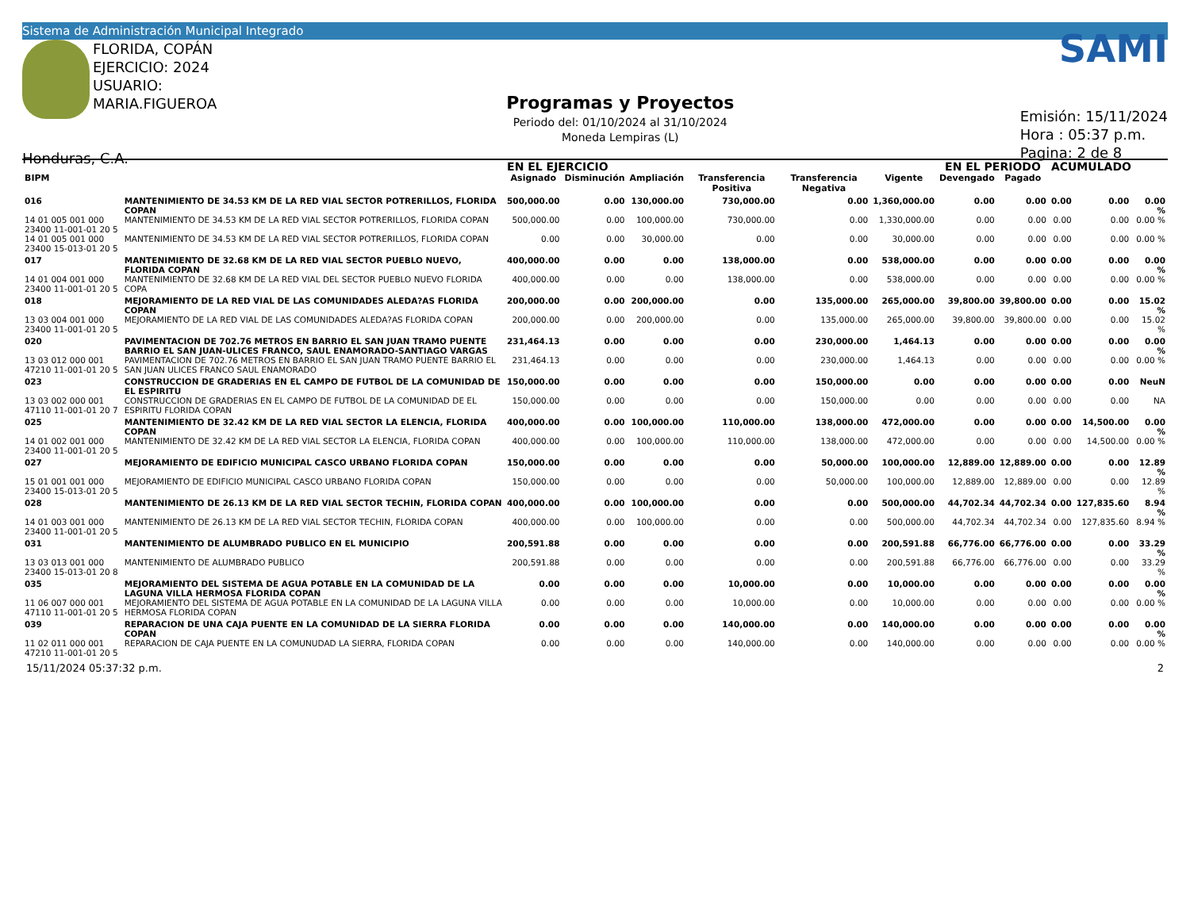Sistema de Administración Municipal Integrado
FLORIDA, COPÁN
EJERCICIO: 2024
USUARIO: MARIA.FIGUEROA
Honduras, C.A.
Programas y Proyectos
Periodo del: 01/10/2024 al 31/10/2024
Moneda Lempiras (L)
SAMI
Emisión: 15/11/2024
Hora : 05:37 p.m.
Pagina: 2 de 8
| | | EN EL EJERCICIO | | | | | | EN EL PERIODO | | ACUMULADO | | |
| --- | --- | --- | --- | --- | --- | --- | --- | --- | --- | --- | --- | --- |
| BIPM | | Asignado | Disminución | Ampliación | Transferencia Positiva | Transferencia Negativa | Vigente | Devengado | Pagado | | | |
| 016 | MANTENIMIENTO DE 34.53 KM DE LA RED VIAL SECTOR POTRERILLOS, FLORIDA COPAN | 500,000.00 | 0.00 | 130,000.00 | 730,000.00 | 0.00 | 1,360,000.00 | 0.00 | 0.00 | 0.00 | 0.00 | 0.00 % |
| 14 01 005 001 000 23400 11-001-01 20 5 | MANTENIMIENTO DE 34.53 KM DE LA RED VIAL SECTOR POTRERILLOS, FLORIDA COPAN | 500,000.00 | 0.00 | 100,000.00 | 730,000.00 | 0.00 | 1,330,000.00 | 0.00 | 0.00 | 0.00 | 0.00 | 0.00 % |
| 14 01 005 001 000 23400 15-013-01 20 5 | MANTENIMIENTO DE 34.53 KM DE LA RED VIAL SECTOR POTRERILLOS, FLORIDA COPAN | 0.00 | 0.00 | 30,000.00 | 0.00 | 0.00 | 30,000.00 | 0.00 | 0.00 | 0.00 | 0.00 | 0.00 % |
| 017 | MANTENIMIENTO DE 32.68 KM DE LA RED VIAL SECTOR PUEBLO NUEVO, FLORIDA COPAN | 400,000.00 | 0.00 | 0.00 | 138,000.00 | 0.00 | 538,000.00 | 0.00 | 0.00 | 0.00 | 0.00 | 0.00 % |
| 14 01 004 001 000 23400 11-001-01 20 5 | MANTENIMIENTO DE 32.68 KM DE LA RED VIAL DEL SECTOR PUEBLO NUEVO FLORIDA COPA | 400,000.00 | 0.00 | 0.00 | 138,000.00 | 0.00 | 538,000.00 | 0.00 | 0.00 | 0.00 | 0.00 | 0.00 % |
| 018 | MEJORAMIENTO DE LA RED VIAL DE LAS COMUNIDADES ALEDA?AS FLORIDA COPAN | 200,000.00 | 0.00 | 200,000.00 | 0.00 | 135,000.00 | 265,000.00 | 39,800.00 | 39,800.00 | 0.00 | 0.00 | 15.02 % |
| 13 03 004 001 000 23400 11-001-01 20 5 | MEJORAMIENTO DE LA RED VIAL DE LAS COMUNIDADES ALEDA?AS FLORIDA COPAN | 200,000.00 | 0.00 | 200,000.00 | 0.00 | 135,000.00 | 265,000.00 | 39,800.00 | 39,800.00 | 0.00 | 0.00 | 15.02 % |
| 020 | PAVIMENTACION DE 702.76 METROS EN BARRIO EL SAN JUAN TRAMO PUENTE BARRIO EL SAN JUAN-ULICES FRANCO, SAUL ENAMORADO-SANTIAGO VARGAS | 231,464.13 | 0.00 | 0.00 | 0.00 | 230,000.00 | 1,464.13 | 0.00 | 0.00 | 0.00 | 0.00 | 0.00 % |
| 13 03 012 000 001 47210 11-001-01 20 5 | PAVIMENTACION DE 702.76 METROS EN BARRIO EL SAN JUAN TRAMO PUENTE BARRIO EL SAN JUAN ULICES FRANCO SAUL ENAMORADO | 231,464.13 | 0.00 | 0.00 | 0.00 | 230,000.00 | 1,464.13 | 0.00 | 0.00 | 0.00 | 0.00 | 0.00 % |
| 023 | CONSTRUCCION DE GRADERIAS EN EL CAMPO DE FUTBOL DE LA COMUNIDAD DE EL ESPIRITU | 150,000.00 | 0.00 | 0.00 | 0.00 | 150,000.00 | 0.00 | 0.00 | 0.00 | 0.00 | 0.00 | NeuN |
| 13 03 002 000 001 47110 11-001-01 20 7 | CONSTRUCCION DE GRADERIAS EN EL CAMPO DE FUTBOL DE LA COMUNIDAD DE EL ESPIRITU FLORIDA COPAN | 150,000.00 | 0.00 | 0.00 | 0.00 | 150,000.00 | 0.00 | 0.00 | 0.00 | 0.00 | 0.00 | NA |
| 025 | MANTENIMIENTO DE 32.42 KM DE LA RED VIAL SECTOR LA ELENCIA, FLORIDA COPAN | 400,000.00 | 0.00 | 100,000.00 | 110,000.00 | 138,000.00 | 472,000.00 | 0.00 | 0.00 | 0.00 | 14,500.00 | 0.00 % |
| 14 01 002 001 000 23400 11-001-01 20 5 | MANTENIMIENTO DE 32.42 KM DE LA RED VIAL SECTOR LA ELENCIA, FLORIDA COPAN | 400,000.00 | 0.00 | 100,000.00 | 110,000.00 | 138,000.00 | 472,000.00 | 0.00 | 0.00 | 0.00 | 14,500.00 | 0.00 % |
| 027 | MEJORAMIENTO DE EDIFICIO MUNICIPAL CASCO URBANO FLORIDA COPAN | 150,000.00 | 0.00 | 0.00 | 0.00 | 50,000.00 | 100,000.00 | 12,889.00 | 12,889.00 | 0.00 | 0.00 | 12.89 % |
| 15 01 001 001 000 23400 15-013-01 20 5 | MEJORAMIENTO DE EDIFICIO MUNICIPAL CASCO URBANO FLORIDA COPAN | 150,000.00 | 0.00 | 0.00 | 0.00 | 50,000.00 | 100,000.00 | 12,889.00 | 12,889.00 | 0.00 | 0.00 | 12.89 % |
| 028 | MANTENIMIENTO DE 26.13 KM DE LA RED VIAL SECTOR TECHIN, FLORIDA COPAN | 400,000.00 | 0.00 | 100,000.00 | 0.00 | 0.00 | 500,000.00 | 44,702.34 | 44,702.34 | 0.00 | 127,835.60 | 8.94 % |
| 14 01 003 001 000 23400 11-001-01 20 5 | MANTENIMIENTO DE 26.13 KM DE LA RED VIAL SECTOR TECHIN, FLORIDA COPAN | 400,000.00 | 0.00 | 100,000.00 | 0.00 | 0.00 | 500,000.00 | 44,702.34 | 44,702.34 | 0.00 | 127,835.60 | 8.94 % |
| 031 | MANTENIMIENTO DE ALUMBRADO PUBLICO EN EL MUNICIPIO | 200,591.88 | 0.00 | 0.00 | 0.00 | 0.00 | 200,591.88 | 66,776.00 | 66,776.00 | 0.00 | 0.00 | 33.29 % |
| 13 03 013 001 000 23400 15-013-01 20 8 | MANTENIMIENTO DE ALUMBRADO PUBLICO | 200,591.88 | 0.00 | 0.00 | 0.00 | 0.00 | 200,591.88 | 66,776.00 | 66,776.00 | 0.00 | 0.00 | 33.29 % |
| 035 | MEJORAMIENTO DEL SISTEMA DE AGUA POTABLE EN LA COMUNIDAD DE LA LAGUNA VILLA HERMOSA FLORIDA COPAN | 0.00 | 0.00 | 0.00 | 10,000.00 | 0.00 | 10,000.00 | 0.00 | 0.00 | 0.00 | 0.00 | 0.00 % |
| 11 06 007 000 001 47110 11-001-01 20 5 | MEJORAMIENTO DEL SISTEMA DE AGUA POTABLE EN LA COMUNIDAD DE LA LAGUNA VILLA HERMOSA FLORIDA COPAN | 0.00 | 0.00 | 0.00 | 10,000.00 | 0.00 | 10,000.00 | 0.00 | 0.00 | 0.00 | 0.00 | 0.00 % |
| 039 | REPARACION DE UNA CAJA PUENTE EN LA COMUNIDAD DE LA SIERRA FLORIDA COPAN | 0.00 | 0.00 | 0.00 | 140,000.00 | 0.00 | 140,000.00 | 0.00 | 0.00 | 0.00 | 0.00 | 0.00 % |
| 11 02 011 000 001 47210 11-001-01 20 5 | REPARACION DE CAJA PUENTE EN LA COMUNUDAD LA SIERRA, FLORIDA COPAN | 0.00 | 0.00 | 0.00 | 140,000.00 | 0.00 | 140,000.00 | 0.00 | 0.00 | 0.00 | 0.00 | 0.00 % |
15/11/2024 05:37:32 p.m. 2